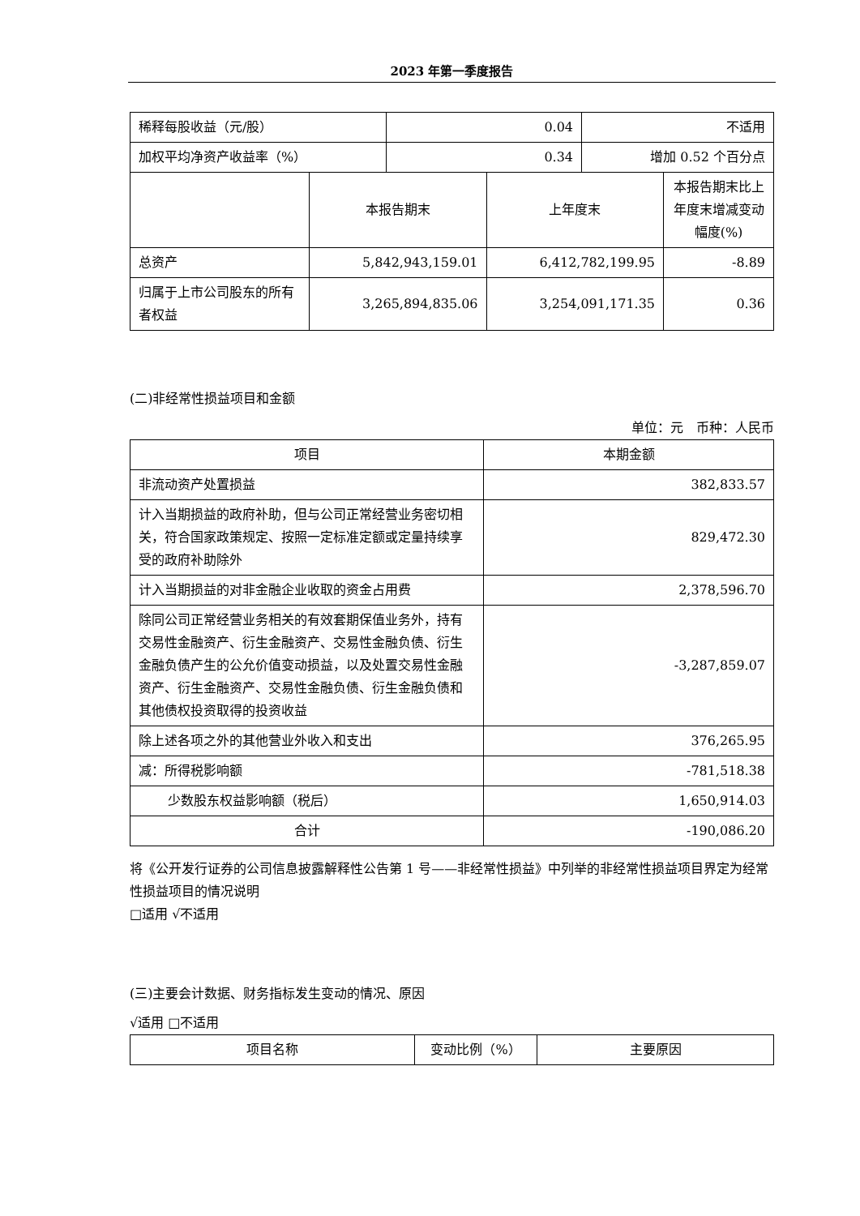2023 年第一季度报告
| 稀释每股收益（元/股） | 0.04 | 不适用 |
| 加权平均净资产收益率（%） | 0.34 | 增加 0.52 个百分点 |
| | 本报告期末 | 上年度末 | 本报告期末比上年度末增减变动幅度(%) |
| 总资产 | 5,842,943,159.01 | 6,412,782,199.95 | -8.89 |
| 归属于上市公司股东的所有者权益 | 3,265,894,835.06 | 3,254,091,171.35 | 0.36 |
(二)非经常性损益项目和金额
单位：元　币种：人民币
| 项目 | 本期金额 |
| --- | --- |
| 非流动资产处置损益 | 382,833.57 |
| 计入当期损益的政府补助，但与公司正常经营业务密切相关，符合国家政策规定、按照一定标准定额或定量持续享受的政府补助除外 | 829,472.30 |
| 计入当期损益的对非金融企业收取的资金占用费 | 2,378,596.70 |
| 除同公司正常经营业务相关的有效套期保值业务外，持有交易性金融资产、衍生金融资产、交易性金融负债、衍生金融负债产生的公允价值变动损益，以及处置交易性金融资产、衍生金融资产、交易性金融负债、衍生金融负债和其他债权投资取得的投资收益 | -3,287,859.07 |
| 除上述各项之外的其他营业外收入和支出 | 376,265.95 |
| 减：所得税影响额 | -781,518.38 |
| 少数股东权益影响额（税后） | 1,650,914.03 |
| 合计 | -190,086.20 |
将《公开发行证券的公司信息披露解释性公告第 1 号——非经常性损益》中列举的非经常性损益项目界定为经常性损益项目的情况说明
□适用 √不适用
(三)主要会计数据、财务指标发生变动的情况、原因
√适用 □不适用
| 项目名称 | 变动比例（%） | 主要原因 |